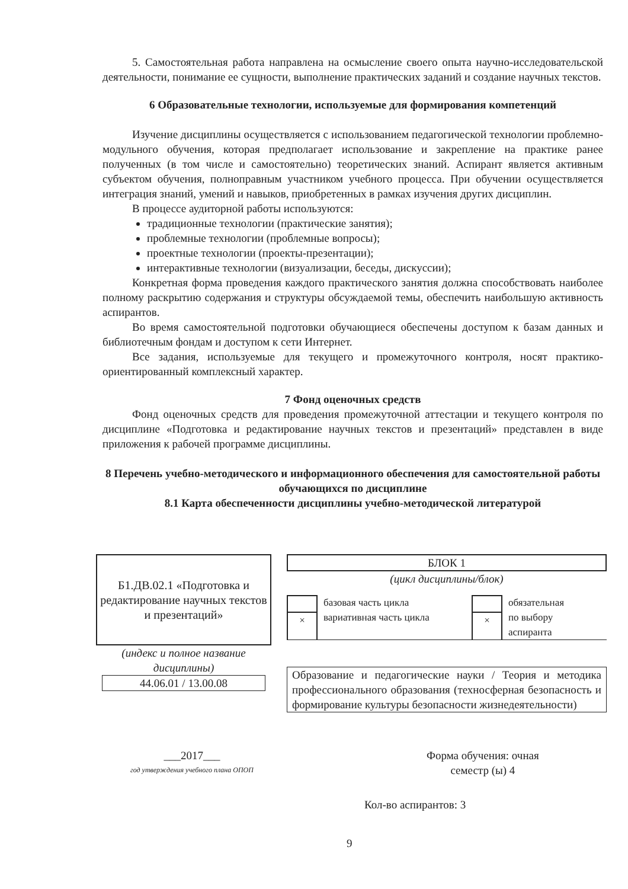5. Самостоятельная работа направлена на осмысление своего опыта научно-исследовательской деятельности, понимание ее сущности, выполнение практических заданий и создание научных текстов.
6 Образовательные технологии, используемые для формирования компетенций
Изучение дисциплины осуществляется с использованием педагогической технологии проблемно-модульного обучения, которая предполагает использование и закрепление на практике ранее полученных (в том числе и самостоятельно) теоретических знаний. Аспирант является активным субъектом обучения, полноправным участником учебного процесса. При обучении осуществляется интеграция знаний, умений и навыков, приобретенных в рамках изучения других дисциплин.
В процессе аудиторной работы используются:
традиционные технологии (практические занятия);
проблемные технологии (проблемные вопросы);
проектные технологии (проекты-презентации);
интерактивные технологии (визуализации, беседы, дискуссии);
Конкретная форма проведения каждого практического занятия должна способствовать наиболее полному раскрытию содержания и структуры обсуждаемой темы, обеспечить наибольшую активность аспирантов.
Во время самостоятельной подготовки обучающиеся обеспечены доступом к базам данных и библиотечным фондам и доступом к сети Интернет.
Все задания, используемые для текущего и промежуточного контроля, носят практико-ориентированный комплексный характер.
7 Фонд оценочных средств
Фонд оценочных средств для проведения промежуточной аттестации и текущего контроля по дисциплине «Подготовка и редактирование научных текстов и презентаций» представлен в виде приложения к рабочей программе дисциплины.
8 Перечень учебно-методического и информационного обеспечения для самостоятельной работы обучающихся по дисциплине
8.1 Карта обеспеченности дисциплины учебно-методической литературой
Б1.ДВ.02.1 «Подготовка и редактирование научных текстов и презентаций»
(индекс и полное название дисциплины)
44.06.01 / 13.00.08
БЛОК 1
(цикл дисциплины/блок)
× базовая часть цикла
вариативная часть цикла
× обязательная
по выбору
аспиранта
Образование и педагогические науки / Теория и методика профессионального образования (техносферная безопасность и формирование культуры безопасности жизнедеятельности)
___2017___
год утверждения учебного плана ОПОП
Форма обучения: очная
семестр (ы) 4
Кол-во аспирантов: 3
9